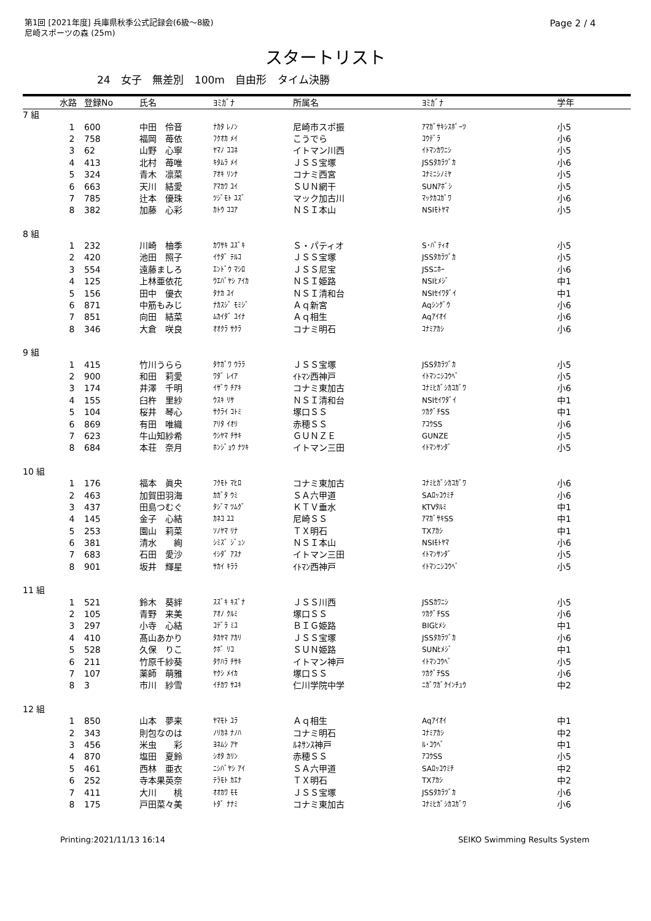第1回 [2021年度] 兵庫県秋季公式記録会(6級～8級)
尼崎スポーツの森 (25m)
Page 2 / 4
スタートリスト
24 女子 無差別 100m 自由形 タイム決勝
| | 水路 | 登録No | 氏名 | ﾖﾐｶﾞﾅ | 所属名 | ﾖﾐｶﾞﾅ | 学年 |
| --- | --- | --- | --- | --- | --- | --- | --- |
| 7 組 | | | | | | | |
| | 1 | 600 | 中田 伶音 | ﾅｶﾀ ﾚﾉﾝ | 尼崎市スポ振 | ｱﾏｶﾞｻｷｼｽﾎﾟｰﾂ | 小5 |
| | 2 | 758 | 福岡 苺依 | ﾌｸｵｶ ﾒｲ | こうでら | ｺｳﾃﾞﾗ | 小6 |
| | 3 | 62 | 山野 心寧 | ﾔﾏﾉ ｺｺﾈ | イトマン川西 | ｲﾄﾏﾝｶﾜﾆｼ | 小5 |
| | 4 | 413 | 北村 苺唯 | ｷﾀﾑﾗ ﾒｲ | ＪＳＳ宝塚 | JSSﾀｶﾗﾂﾞｶ | 小6 |
| | 5 | 324 | 青木 凛菜 | ｱｵｷ ﾘﾝﾅ | コナミ西宮 | ｺﾅﾐﾆｼﾉﾐﾔ | 小5 |
| | 6 | 663 | 天川 結愛 | ｱﾏｶﾜ ﾕｲ | ＳＵＮ網干 | SUNｱﾎﾞｼ | 小5 |
| | 7 | 785 | 辻本 優珠 | ﾂｼﾞﾓﾄ ﾕｽﾞ | マック加古川 | ﾏｯｸｶｺｶﾞﾜ | 小6 |
| | 8 | 382 | 加藤 心彩 | ｶﾄｳ ｺｺｱ | ＮＳＩ本山 | NSIﾓﾄﾔﾏ | 小5 |
| 8 組 | | | | | | | |
| | 1 | 232 | 川崎 柚季 | ｶﾜｻｷ ﾕｽﾞｷ | Ｓ・パティオ | S･ﾊﾟﾃｨｵ | 小5 |
| | 2 | 420 | 池田 照子 | ｲｹﾀﾞ ﾃﾙｺ | ＪＳＳ宝塚 | JSSﾀｶﾗﾂﾞｶ | 小5 |
| | 3 | 554 | 遠藤ましろ | ｴﾝﾄﾞｳ ﾏｼﾛ | ＪＳＳ尼宝 | JSSﾆﾎｰ | 小6 |
| | 4 | 125 | 上林亜依花 | ｳｴﾊﾞﾔｼ ｱｲｶ | ＮＳＩ姫路 | NSIﾋﾒｼﾞ | 中1 |
| | 5 | 156 | 田中 優衣 | ﾀﾅｶ ﾕｲ | ＮＳＩ清和台 | NSIｾｲﾜﾀﾞｲ | 中1 |
| | 6 | 871 | 中筋もみじ | ﾅｶｽｼﾞ ﾓﾐｼﾞ | Ａｑ新宮 | Aqｼﾝｸﾞｳ | 小6 |
| | 7 | 851 | 向田 結菜 | ﾑｶｲﾀﾞ ﾕｲﾅ | Ａｑ相生 | Aqｱｲｵｲ | 小6 |
| | 8 | 346 | 大倉 咲良 | ｵｵｸﾗ ｻｸﾗ | コナミ明石 | ｺﾅﾐｱｶｼ | 小6 |
| 9 組 | | | | | | | |
| | 1 | 415 | 竹川うらら | ﾀｹｶﾞﾜ ｳﾗﾗ | ＪＳＳ宝塚 | JSSﾀｶﾗﾂﾞｶ | 小5 |
| | 2 | 900 | 和田 莉愛 | ﾜﾀﾞ ﾚｲｱ | ｲﾄﾏﾝ西神戸 | ｲﾄﾏﾝﾆｼｺｳﾍﾞ | 小5 |
| | 3 | 174 | 井澤 千明 | ｲｻﾞﾜ ﾁｱｷ | コナミ東加古 | ｺﾅﾐﾋｶﾞｼｶｺｶﾞﾜ | 小6 |
| | 4 | 155 | 臼杵 里紗 | ｳｽｷ ﾘｻ | ＮＳＩ清和台 | NSIｾｲﾜﾀﾞｲ | 中1 |
| | 5 | 104 | 桜井 琴心 | ｻｸﾗｲ ｺﾄﾐ | 塚口ＳＳ | ﾂｶｸﾞﾁSS | 中1 |
| | 6 | 869 | 有田 唯織 | ｱﾘﾀ ｲｵﾘ | 赤穂ＳＳ | ｱｺｳSS | 小6 |
| | 7 | 623 | 牛山知紗希 | ｳｼﾔﾏ ﾁｻｷ | ＧＵＮＺＥ | GUNZE | 小5 |
| | 8 | 684 | 本荘 奈月 | ﾎﾝｼﾞｮｳ ﾅﾂｷ | イトマン三田 | ｲﾄﾏﾝｻﾝﾀﾞ | 小5 |
| 10 組 | | | | | | | |
| | 1 | 176 | 福本 眞央 | ﾌｸﾓﾄ ﾏﾋﾛ | コナミ東加古 | ｺﾅﾐﾋｶﾞｼｶｺｶﾞﾜ | 小6 |
| | 2 | 463 | 加賀田羽海 | ｶｶﾞﾀ ｳﾐ | ＳＡ六甲道 | SAﾛｯｺｳﾐﾁ | 小6 |
| | 3 | 437 | 田島つむぐ | ﾀｼﾞﾏ ﾂﾑｸﾞ | ＫＴＶ垂水 | KTVﾀﾙﾐ | 中1 |
| | 4 | 145 | 金子 心結 | ｶﾈｺ ﾕﾕ | 尼崎ＳＳ | ｱﾏｶﾞｻｷSS | 中1 |
| | 5 | 253 | 園山 莉菜 | ｿﾉﾔﾏ ﾘﾅ | ＴＸ明石 | TXｱｶｼ | 中1 |
| | 6 | 381 | 清水 絢 | ｼﾐｽﾞ ｼﾞｭﾝ | ＮＳＩ本山 | NSIﾓﾄﾔﾏ | 小6 |
| | 7 | 683 | 石田 愛沙 | ｲｼﾀﾞ ｱｽﾅ | イトマン三田 | ｲﾄﾏﾝｻﾝﾀﾞ | 小5 |
| | 8 | 901 | 坂井 輝星 | ｻｶｲ ｷﾗﾗ | ｲﾄﾏﾝ西神戸 | ｲﾄﾏﾝﾆｼｺｳﾍﾞ | 小5 |
| 11 組 | | | | | | | |
| | 1 | 521 | 鈴木 葵絆 | ｽｽﾞｷ ｷｽﾞﾅ | ＪＳＳ川西 | JSSｶﾜﾆｼ | 小5 |
| | 2 | 105 | 青野 来美 | ｱｵﾉ ｸﾙﾐ | 塚口ＳＳ | ﾂｶｸﾞﾁSS | 小6 |
| | 3 | 297 | 小寺 心結 | ｺﾃﾞﾗ ﾐﾕ | ＢＩＧ姫路 | BIGﾋﾒｼ | 中1 |
| | 4 | 410 | 髙山あかり | ﾀｶﾔﾏ ｱｶﾘ | ＪＳＳ宝塚 | JSSﾀｶﾗﾂﾞｶ | 小6 |
| | 5 | 528 | 久保 りこ | ｸﾎﾞ ﾘｺ | ＳＵＮ姫路 | SUNﾋﾒｼﾞ | 中1 |
| | 6 | 211 | 竹原千紗葵 | ﾀｹﾊﾗ ﾁｻｷ | イトマン神戸 | ｲﾄﾏﾝｺｳﾍﾞ | 小5 |
| | 7 | 107 | 薬師 萌雅 | ﾔｸｼ ﾒｲｶ | 塚口ＳＳ | ﾂｶｸﾞﾁSS | 小6 |
| | 8 | 3 | 市川 紗雪 | ｲﾁｶﾜ ｻﾕｷ | 仁川学院中学 | ﾆｶﾞﾜｶﾞｸｲﾝﾁｭｳ | 中2 |
| 12 組 | | | | | | | |
| | 1 | 850 | 山本 夢来 | ﾔﾏﾓﾄ ﾕﾗ | Ａｑ相生 | Aqｱｲｵｲ | 中1 |
| | 2 | 343 | 則包なのは | ﾉﾘｶﾈ ﾅﾉﾊ | コナミ明石 | ｺﾅﾐｱｶｼ | 中2 |
| | 3 | 456 | 米虫 彩 | ﾖﾈﾑｼ ｱﾔ | ﾙﾈｻﾝｽ神戸 | ﾙ･ｺｳﾍﾞ | 中1 |
| | 4 | 870 | 塩田 夏鈴 | ｼｵﾀ ｶﾘﾝ | 赤穂ＳＳ | ｱｺｳSS | 小5 |
| | 5 | 461 | 西林 亜衣 | ﾆｼﾊﾞﾔｼ ｱｲ | ＳＡ六甲道 | SAﾛｯｺｳﾐﾁ | 中2 |
| | 6 | 252 | 寺本果英奈 | ﾃﾗﾓﾄ ｶｴﾅ | ＴＸ明石 | TXｱｶｼ | 中2 |
| | 7 | 411 | 大川 桃 | ｵｵｶﾜ ﾓﾓ | ＪＳＳ宝塚 | JSSﾀｶﾗﾂﾞｶ | 小6 |
| | 8 | 175 | 戸田菜々美 | ﾄﾀﾞ ﾅﾅﾐ | コナミ東加古 | ｺﾅﾐﾋｶﾞｼｶｺｶﾞﾜ | 小6 |
Printing:2021/11/13 16:14 SEIKO Swimming Results System